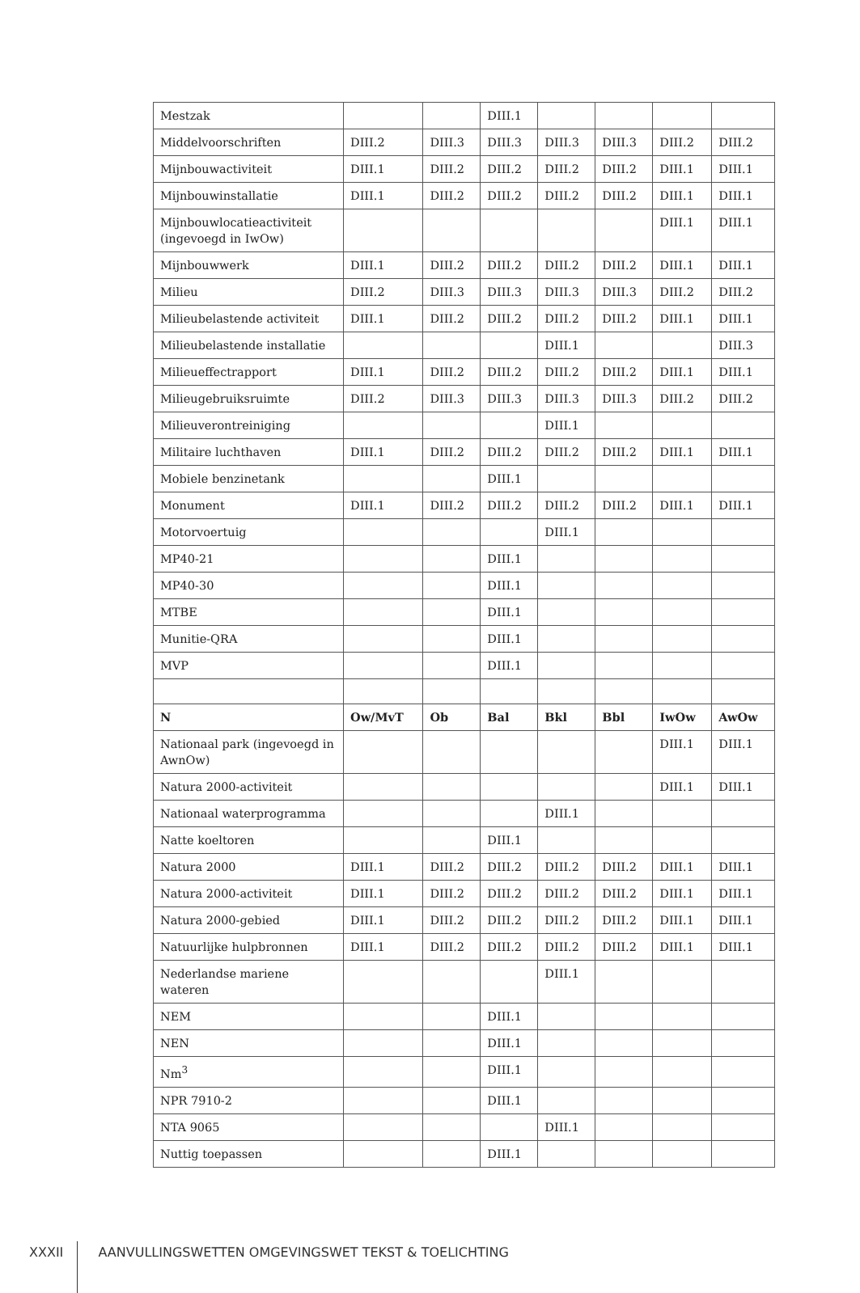| Mestzak | | | DIII.1 | | | | |
| Middelvoorschriften | DIII.2 | DIII.3 | DIII.3 | DIII.3 | DIII.3 | DIII.2 | DIII.2 |
| Mijnbouwactiviteit | DIII.1 | DIII.2 | DIII.2 | DIII.2 | DIII.2 | DIII.1 | DIII.1 |
| Mijnbouwinstallatie | DIII.1 | DIII.2 | DIII.2 | DIII.2 | DIII.2 | DIII.1 | DIII.1 |
| Mijnbouwlocatieactiviteit (ingevoegd in IwOw) | | | | | | DIII.1 | DIII.1 |
| Mijnbouwwerk | DIII.1 | DIII.2 | DIII.2 | DIII.2 | DIII.2 | DIII.1 | DIII.1 |
| Milieu | DIII.2 | DIII.3 | DIII.3 | DIII.3 | DIII.3 | DIII.2 | DIII.2 |
| Milieubelastende activiteit | DIII.1 | DIII.2 | DIII.2 | DIII.2 | DIII.2 | DIII.1 | DIII.1 |
| Milieubelastende installatie | | | | DIII.1 | | | DIII.3 |
| Milieueffectrapport | DIII.1 | DIII.2 | DIII.2 | DIII.2 | DIII.2 | DIII.1 | DIII.1 |
| Milieugebruiksruimte | DIII.2 | DIII.3 | DIII.3 | DIII.3 | DIII.3 | DIII.2 | DIII.2 |
| Milieuverontreiniging | | | | DIII.1 | | | |
| Militaire luchthaven | DIII.1 | DIII.2 | DIII.2 | DIII.2 | DIII.2 | DIII.1 | DIII.1 |
| Mobiele benzinetank | | | DIII.1 | | | | |
| Monument | DIII.1 | DIII.2 | DIII.2 | DIII.2 | DIII.2 | DIII.1 | DIII.1 |
| Motorvoertuig | | | | DIII.1 | | | |
| MP40-21 | | | DIII.1 | | | | |
| MP40-30 | | | DIII.1 | | | | |
| MTBE | | | DIII.1 | | | | |
| Munitie-QRA | | | DIII.1 | | | | |
| MVP | | | DIII.1 | | | | |
| N | Ow/MvT | Ob | Bal | Bkl | Bbl | IwOw | AwOw |
| Nationaal park (ingevoegd in AwnOw) | | | | | | DIII.1 | DIII.1 |
| Natura 2000-activiteit | | | | | | DIII.1 | DIII.1 |
| Nationaal waterprogramma | | | | DIII.1 | | | |
| Natte koeltoren | | | DIII.1 | | | | |
| Natura 2000 | DIII.1 | DIII.2 | DIII.2 | DIII.2 | DIII.2 | DIII.1 | DIII.1 |
| Natura 2000-activiteit | DIII.1 | DIII.2 | DIII.2 | DIII.2 | DIII.2 | DIII.1 | DIII.1 |
| Natura 2000-gebied | DIII.1 | DIII.2 | DIII.2 | DIII.2 | DIII.2 | DIII.1 | DIII.1 |
| Natuurlijke hulpbronnen | DIII.1 | DIII.2 | DIII.2 | DIII.2 | DIII.2 | DIII.1 | DIII.1 |
| Nederlandse mariene wateren | | | | DIII.1 | | | |
| NEM | | | DIII.1 | | | | |
| NEN | | | DIII.1 | | | | |
| Nm<sup>3</sup> | | | DIII.1 | | | | |
| NPR 7910-2 | | | DIII.1 | | | | |
| NTA 9065 | | | | DIII.1 | | | |
| Nuttig toepassen | | | DIII.1 | | | | |
XXXII AANVULLINGSWETTEN OMGEVINGSWET TEKST & TOELICHTING